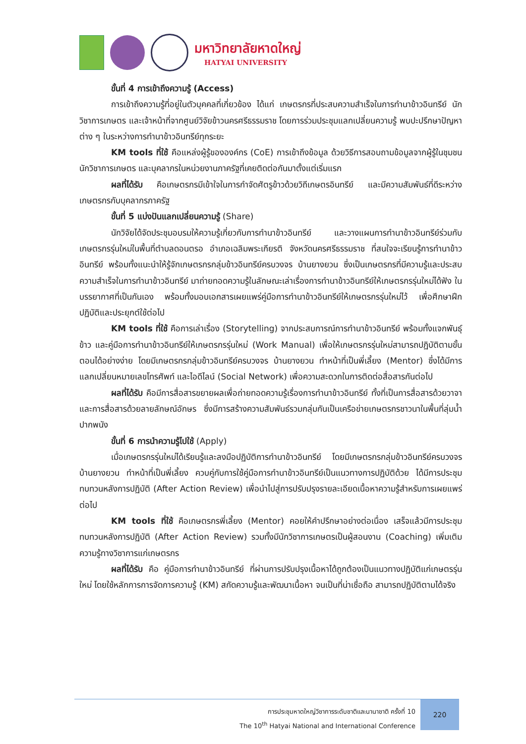มหาวิทยาลัยหาดใหญ่
HATYAI UNIVERSITY
ขั้นที่ 4 การเข้าถึงความรู้ (Access)
การเข้าถึงความรู้ที่อยู่ในตัวบุคคลที่เกี่ยวข้อง ได้แก่ เกษตรกรที่ประสบความสำเร็จในการทำนาข้าวอินทรีย์ นักวิชาการเกษตร และเจ้าหน้าที่จากศูนย์วิจัยข้าวนครศรีธรรมราช โดยการร่วมประชุมแลกเปลี่ยนความรู้ พบปะปรึกษาปัญหาต่าง ๆ ในระหว่างการทำนาข้าวอินทรีย์ทุกระยะ
KM tools ที่ใช้ คือแหล่งผู้รู้ขององค์กร (CoE) การเข้าถึงข้อมูล ด้วยวิธีการสอบถามข้อมูลจากผู้รู้ในชุมชน นักวิชาการเกษตร และบุคลากรในหน่วยงานภาครัฐที่เคยติดต่อกันมาตั้งแต่เริ่มแรก
ผลที่ได้รับ คือเกษตรกรมีเข้าใจในการกำจัดศัตรูข้าวด้วยวิถีเกษตรอินทรีย์ และมีความสัมพันธ์ที่ดีระหว่างเกษตรกรกับบุคลากรภาครัฐ
ขั้นที่ 5 แบ่งปันแลกเปลี่ยนความรู้ (Share)
นักวิจัยได้จัดประชุมอบรมให้ความรู้เกี่ยวกับการทำนาข้าวอินทรีย์ และวางแผนการทำนาข้าวอินทรีย์ร่วมกับเกษตรกรรุ่นใหม่ในพื้นที่ตำบลดอนตรอ อำเภอเฉลิมพระเกียรติ จังหวัดนครศรีธรรมราช ที่สนใจจะเรียนรู้การทำนาข้าวอินทรีย์ พร้อมทั้งแนะนำให้รู้จักเกษตรกรกลุ่มข้าวอินทรีย์ครบวงจร บ้านยางยวน ซึ่งเป็นเกษตรกรที่มีความรู้และประสบความสำเร็จในการทำนาข้าวอินทรีย์ มาถ่ายทอดความรู้ในลักษณะเล่าเรื่องการทำนาข้าวอินทรีย์ให้เกษตรกรรุ่นใหม่ได้ฟัง ในบรรยากาศที่เป็นกันเอง พร้อมทั้งมอบเอกสารเผยแพร่คู่มือการทำนาข้าวอินทรีย์ให้เกษตรกรรุ่นใหม่ไว้ เพื่อศึกษาฝึกปฏิบัติและประยุกต์ใช้ต่อไป
KM tools ที่ใช้ คือการเล่าเรื่อง (Storytelling) จากประสบการณ์การทำนาข้าวอินทรีย์ พร้อมทั้งแจกพันธุ์ข้าว และคู่มือการทำนาข้าวอินทรีย์ให้เกษตรกรรุ่นใหม่ (Work Manual) เพื่อให้เกษตรกรรุ่นใหม่สามารถปฏิบัติตามขั้นตอนได้อย่างง่าย โดยมีเกษตรกรกลุ่มข้าวอินทรีย์ครบวงจร บ้านยางยวน ทำหน้าที่เป็นพี่เลี้ยง (Mentor) ซึ่งได้มีการแลกเปลี่ยนหมายเลขโทรศัพท์ และไอดีไลน์ (Social Network) เพื่อความสะดวกในการติดต่อสื่อสารกันต่อไป
ผลที่ได้รับ คือมีการสื่อสารขยายผลเพื่อถ่ายทอดความรู้เรื่องการทำนาข้าวอินทรีย์ ทั้งที่เป็นการสื่อสารด้วยวาจา และการสื่อสารด้วยลายลักษณ์อักษร ซึ่งมีการสร้างความสัมพันธ์รวมกลุ่มกันเป็นเครือข่ายเกษตรกรชาวนาในพื้นที่ลุ่มน้ำปากพนัง
ขั้นที่ 6 การนำความรู้ไปใช้ (Apply)
เมื่อเกษตรกรรุ่นใหม่ได้เรียนรู้และลงมือปฏิบัติการทำนาข้าวอินทรีย์ โดยมีเกษตรกรกลุ่มข้าวอินทรีย์ครบวงจร บ้านยางยวน ทำหน้าที่เป็นพี่เลี้ยง ควบคู่กับการใช้คู่มือการทำนาข้าวอินทรีย์เป็นแนวทางการปฏิบัติด้วย ได้มีการประชุมทบทวนหลังการปฏิบัติ (After Action Review) เพื่อนำไปสู่การปรับปรุงรายละเอียดเนื้อหาความรู้สำหรับการเผยแพร่ต่อไป
KM tools ที่ใช้ คือเกษตรกรพี่เลี้ยง (Mentor) คอยให้คำปรึกษาอย่างต่อเนื่อง เสร็จแล้วมีการประชุมทบทวนหลังการปฏิบัติ (After Action Review) รวมทั้งมีนักวิชาการเกษตรเป็นผู้สอนงาน (Coaching) เพิ่มเติมความรู้ทางวิชาการแก่เกษตรกร
ผลที่ได้รับ คือ คู่มือการทำนาข้าวอินทรีย์ ที่ผ่านการปรับปรุงเนื้อหาได้ถูกต้องเป็นแนวทางปฏิบัติแก่เกษตรรุ่นใหม่ โดยใช้หลักการการจัดการความรู้ (KM) สกัดความรู้และพัฒนาเนื้อหา จนเป็นที่น่าเชื่อถือ สามารถปฏิบัติตามได้จริง
การประชุมหาดใหญ่วิชาการระดับชาติและนานาชาติ ครั้งที่ 10
The 10<sup>th</sup> Hatyai National and International Conference
220